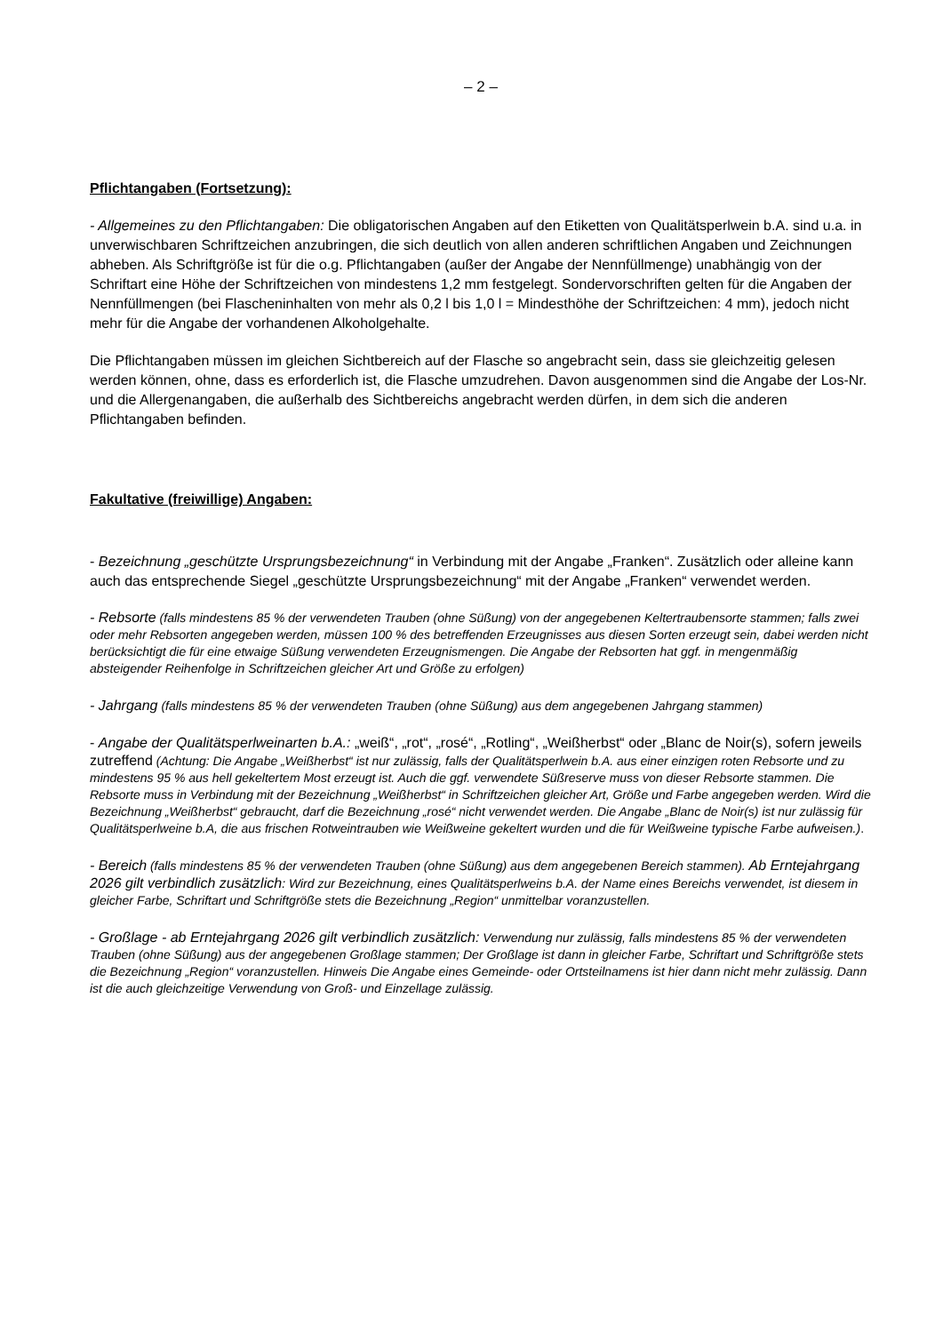– 2 –
Pflichtangaben (Fortsetzung):
- Allgemeines zu den Pflichtangaben: Die obligatorischen Angaben auf den Etiketten von Qualitätsperl­wein b.A. sind u.a. in unverwischbaren Schriftzeichen anzubringen, die sich deutlich von allen anderen schriftlichen Angaben und Zeichnungen abheben. Als Schriftgröße ist für die o.g. Pflichtangaben (außer der Angabe der Nennfüllmenge) unabhängig von der Schriftart eine Höhe der Schriftzeichen von min­destens 1,2 mm festgelegt. Sondervorschriften gelten für die Angaben der Nennfüllmengen (bei Fla­scheninhalten von mehr als 0,2 l bis 1,0 l = Mindesthöhe der Schriftzeichen: 4 mm), jedoch nicht mehr für die Angabe der vorhandenen Alkoholgehalte.
Die Pflichtangaben müssen im gleichen Sichtbereich auf der Flasche so angebracht sein, dass sie gleichzeitig gelesen werden können, ohne, dass es erforderlich ist, die Flasche umzudrehen. Davon ausgenommen sind die Angabe der Los-Nr. und die Allergenangaben, die außerhalb des Sichtbereichs angebracht werden dürfen, in dem sich die anderen Pflichtangaben befinden.
Fakultative (freiwillige) Angaben:
- Bezeichnung „geschützte Ursprungsbezeichnung“ in Verbindung mit der Angabe „Franken“. Zusätzlich oder alleine kann auch das entsprechende Siegel „geschützte Ursprungsbezeichnung“ mit der Angabe „Franken“ verwendet werden.
- Rebsorte (falls mindestens 85 % der verwendeten Trauben (ohne Süßung) von der angegebenen Keltertrauben­sorte stammen; falls zwei oder mehr Rebsorten angegeben werden, müssen 100 % des betreffenden Erzeugnisses aus diesen Sorten erzeugt sein, dabei werden nicht berücksichtigt die für eine etwaige Süßung verwendeten Er­zeugnismengen. Die Angabe der Rebsorten hat ggf. in mengenmäßig absteigender Reihenfolge in Schriftzeichen gleicher Art und Größe zu erfolgen)
- Jahrgang (falls mindestens 85 % der verwendeten Trauben (ohne Süßung) aus dem angegebenen Jahrgang stammen)
- Angabe der Qualitätsperlweinarten b.A.: „weiß“, „rot“, „rosé“, „Rotling“, „Weißherbst“ oder „Blanc de Noir(s), sofern jeweils zutreffend (Achtung: Die Angabe „Weißherbst“ ist nur zulässig, falls der Qualitätsperlwein b.A. aus einer einzigen roten Rebsorte und zu mindestens 95 % aus hell gekeltertem Most erzeugt ist. Auch die ggf. verwendete Süßreserve muss von dieser Rebsorte stammen. Die Rebsorte muss in Verbindung mit der Be­zeichnung „Weißherbst“ in Schriftzeichen gleicher Art, Größe und Farbe angegeben werden. Wird die Bezeichnung „Weißherbst“ gebraucht, darf die Bezeichnung „rosé“ nicht verwendet werden. Die Angabe „Blanc de Noir(s) ist nur zulässig für Qualitätsperlweine b.A, die aus frischen Rotweintrauben wie Weißweine gekeltert wurden und die für Weißweine typische Farbe aufweisen.).
- Bereich (falls mindestens 85 % der verwendeten Trauben (ohne Süßung) aus dem angegebenen Bereich stam­men). Ab Erntejahrgang 2026 gilt verbindlich zusätzlich: Wird zur Bezeichnung, eines Qualitätsperlweins b.A. der Name eines Bereichs verwendet, ist diesem in gleicher Farbe, Schriftart und Schriftgröße stets die Bezeich­nung „Region“ unmittelbar voranzustellen.
- Großlage - ab Erntejahrgang 2026 gilt verbindlich zusätzlich: Verwendung nur zulässig, falls mindestens 85 % der verwendeten Trauben (ohne Süßung) aus der angegebenen Großlage stammen; Der Großlage ist dann in gleicher Farbe, Schriftart und Schriftgröße stets die Bezeichnung „Region“ voranzustellen. Hinweis Die Angabe eines Gemeinde- oder Ortsteilnamens ist hier dann nicht mehr zulässig. Dann ist die auch gleichzeitige Verwen­dung von Groß- und Einzellage zulässig.